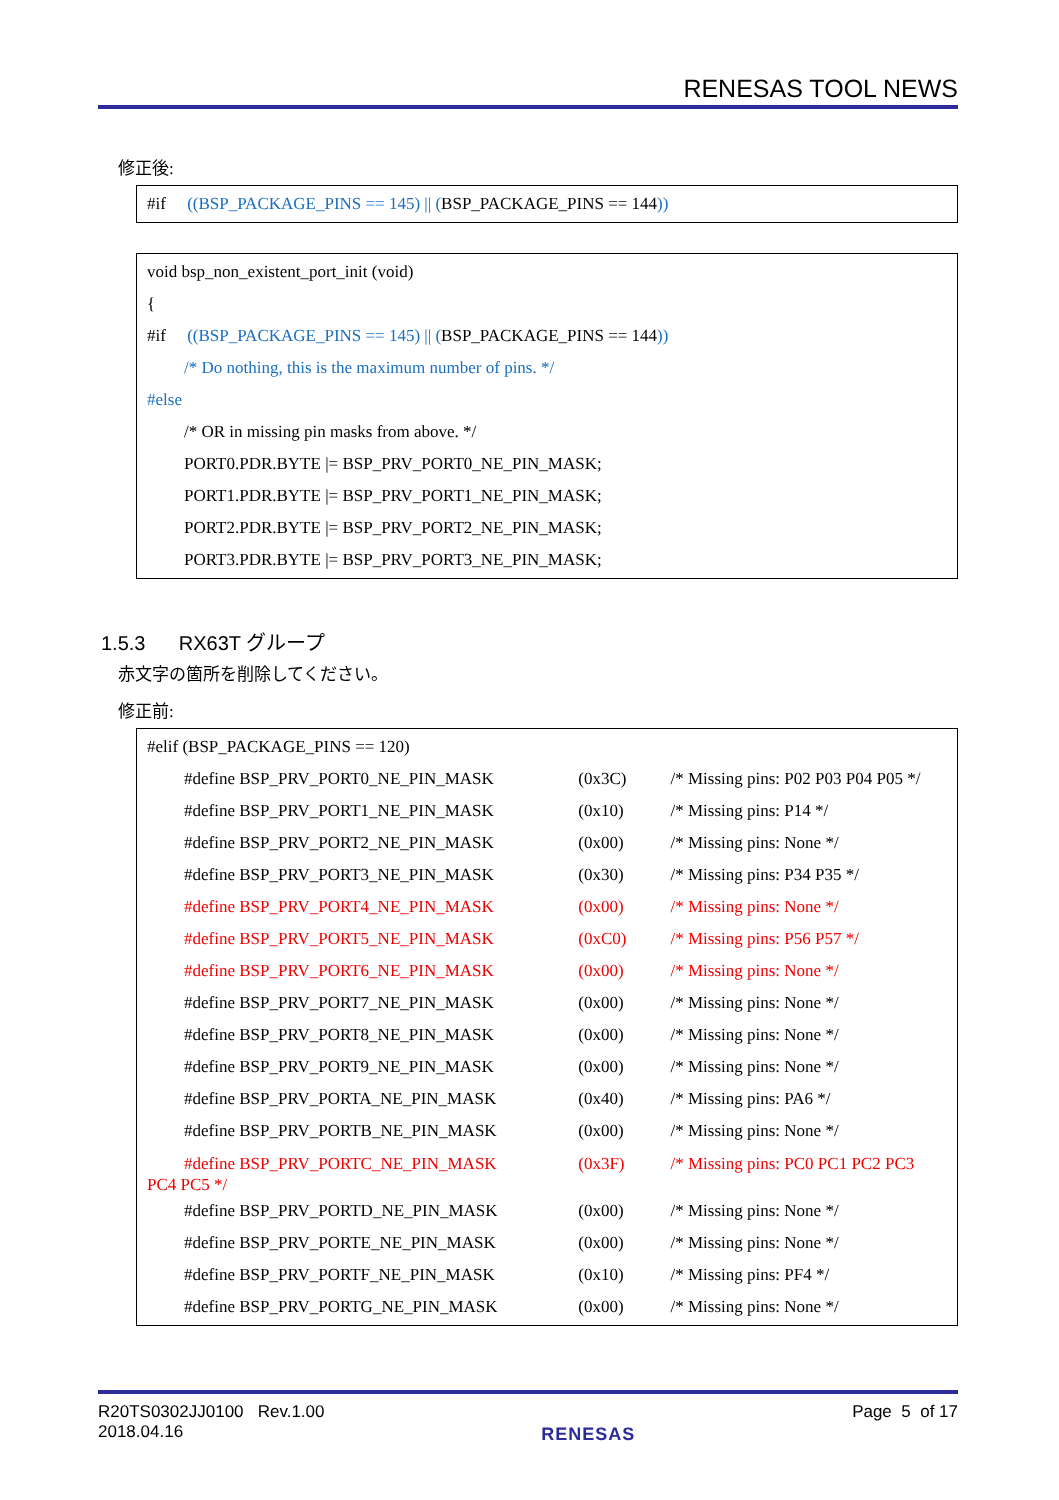RENESAS TOOL NEWS
修正後:
#if ((BSP_PACKAGE_PINS == 145) || (BSP_PACKAGE_PINS == 144))
void bsp_non_existent_port_init (void)
{
#if ((BSP_PACKAGE_PINS == 145) || (BSP_PACKAGE_PINS == 144))
/* Do nothing, this is the maximum number of pins. */
#else
/* OR in missing pin masks from above. */
PORT0.PDR.BYTE |= BSP_PRV_PORT0_NE_PIN_MASK;
PORT1.PDR.BYTE |= BSP_PRV_PORT1_NE_PIN_MASK;
PORT2.PDR.BYTE |= BSP_PRV_PORT2_NE_PIN_MASK;
PORT3.PDR.BYTE |= BSP_PRV_PORT3_NE_PIN_MASK;
1.5.3 RX63T グループ
赤文字の箇所を削除してください。
修正前:
#elif (BSP_PACKAGE_PINS == 120)
#define BSP_PRV_PORT0_NE_PIN_MASK (0x3C) /* Missing pins: P02 P03 P04 P05 */
#define BSP_PRV_PORT1_NE_PIN_MASK (0x10) /* Missing pins: P14 */
#define BSP_PRV_PORT2_NE_PIN_MASK (0x00) /* Missing pins: None */
#define BSP_PRV_PORT3_NE_PIN_MASK (0x30) /* Missing pins: P34 P35 */
#define BSP_PRV_PORT4_NE_PIN_MASK (0x00) /* Missing pins: None */
#define BSP_PRV_PORT5_NE_PIN_MASK (0xC0) /* Missing pins: P56 P57 */
#define BSP_PRV_PORT6_NE_PIN_MASK (0x00) /* Missing pins: None */
#define BSP_PRV_PORT7_NE_PIN_MASK (0x00) /* Missing pins: None */
#define BSP_PRV_PORT8_NE_PIN_MASK (0x00) /* Missing pins: None */
#define BSP_PRV_PORT9_NE_PIN_MASK (0x00) /* Missing pins: None */
#define BSP_PRV_PORTA_NE_PIN_MASK (0x40) /* Missing pins: PA6 */
#define BSP_PRV_PORTB_NE_PIN_MASK (0x00) /* Missing pins: None */
#define BSP_PRV_PORTC_NE_PIN_MASK (0x3F) /* Missing pins: PC0 PC1 PC2 PC3 PC4 PC5 */
#define BSP_PRV_PORTD_NE_PIN_MASK (0x00) /* Missing pins: None */
#define BSP_PRV_PORTE_NE_PIN_MASK (0x00) /* Missing pins: None */
#define BSP_PRV_PORTF_NE_PIN_MASK (0x10) /* Missing pins: PF4 */
#define BSP_PRV_PORTG_NE_PIN_MASK (0x00) /* Missing pins: None */
R20TS0302JJ0100 Rev.1.00
2018.04.16
RENESAS
Page 5 of 17